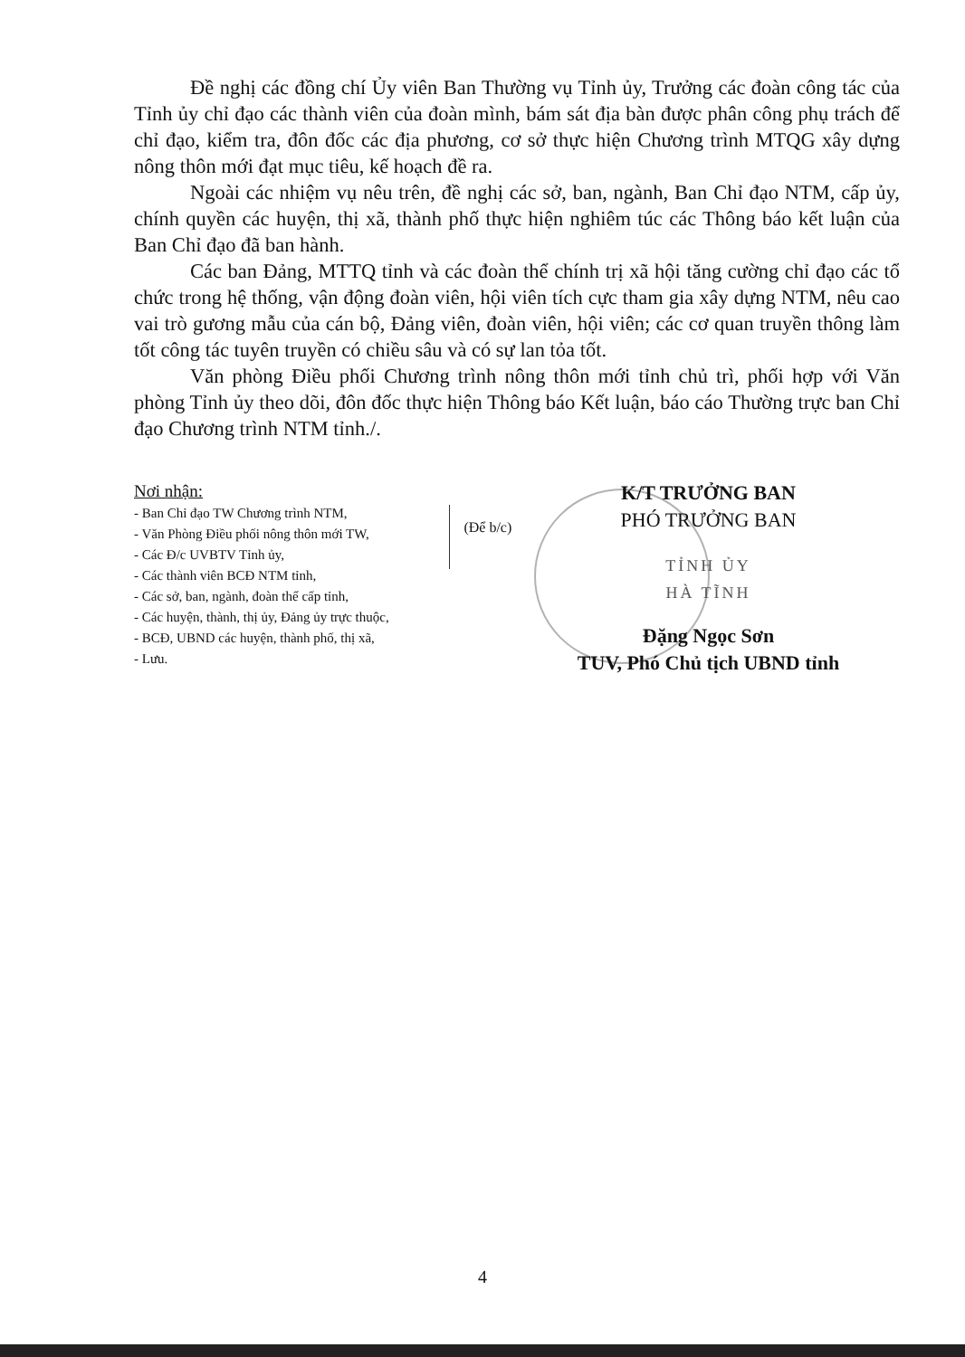Đề nghị các đồng chí Ủy viên Ban Thường vụ Tỉnh ủy, Trưởng các đoàn công tác của Tỉnh ủy chỉ đạo các thành viên của đoàn mình, bám sát địa bàn được phân công phụ trách để chỉ đạo, kiểm tra, đôn đốc các địa phương, cơ sở thực hiện Chương trình MTQG xây dựng nông thôn mới đạt mục tiêu, kế hoạch đề ra.
Ngoài các nhiệm vụ nêu trên, đề nghị các sở, ban, ngành, Ban Chỉ đạo NTM, cấp ủy, chính quyền các huyện, thị xã, thành phố thực hiện nghiêm túc các Thông báo kết luận của Ban Chỉ đạo đã ban hành.
Các ban Đảng, MTTQ tỉnh và các đoàn thể chính trị xã hội tăng cường chỉ đạo các tổ chức trong hệ thống, vận động đoàn viên, hội viên tích cực tham gia xây dựng NTM, nêu cao vai trò gương mẫu của cán bộ, Đảng viên, đoàn viên, hội viên; các cơ quan truyền thông làm tốt công tác tuyên truyền có chiều sâu và có sự lan tỏa tốt.
Văn phòng Điều phối Chương trình nông thôn mới tỉnh chủ trì, phối hợp với Văn phòng Tỉnh ủy theo dõi, đôn đốc thực hiện Thông báo Kết luận, báo cáo Thường trực ban Chỉ đạo Chương trình NTM tỉnh./.
Nơi nhận:
- Ban Chỉ đạo TW Chương trình NTM,
- Văn Phòng Điều phối nông thôn mới TW,
- Các Đ/c UVBTV Tỉnh ủy,
- Các thành viên BCĐ NTM tỉnh,
- Các sở, ban, ngành, đoàn thể cấp tỉnh,
- Các huyện, thành, thị ủy, Đảng ủy trực thuộc,
- BCĐ, UBND các huyện, thành phố, thị xã,
- Lưu.
(Để b/c)
K/T TRƯỞNG BAN
PHÓ TRƯỞNG BAN
TỈNH ỦY
HÀ TĨNH
Đặng Ngọc Sơn
TUV, Phó Chủ tịch UBND tỉnh
4